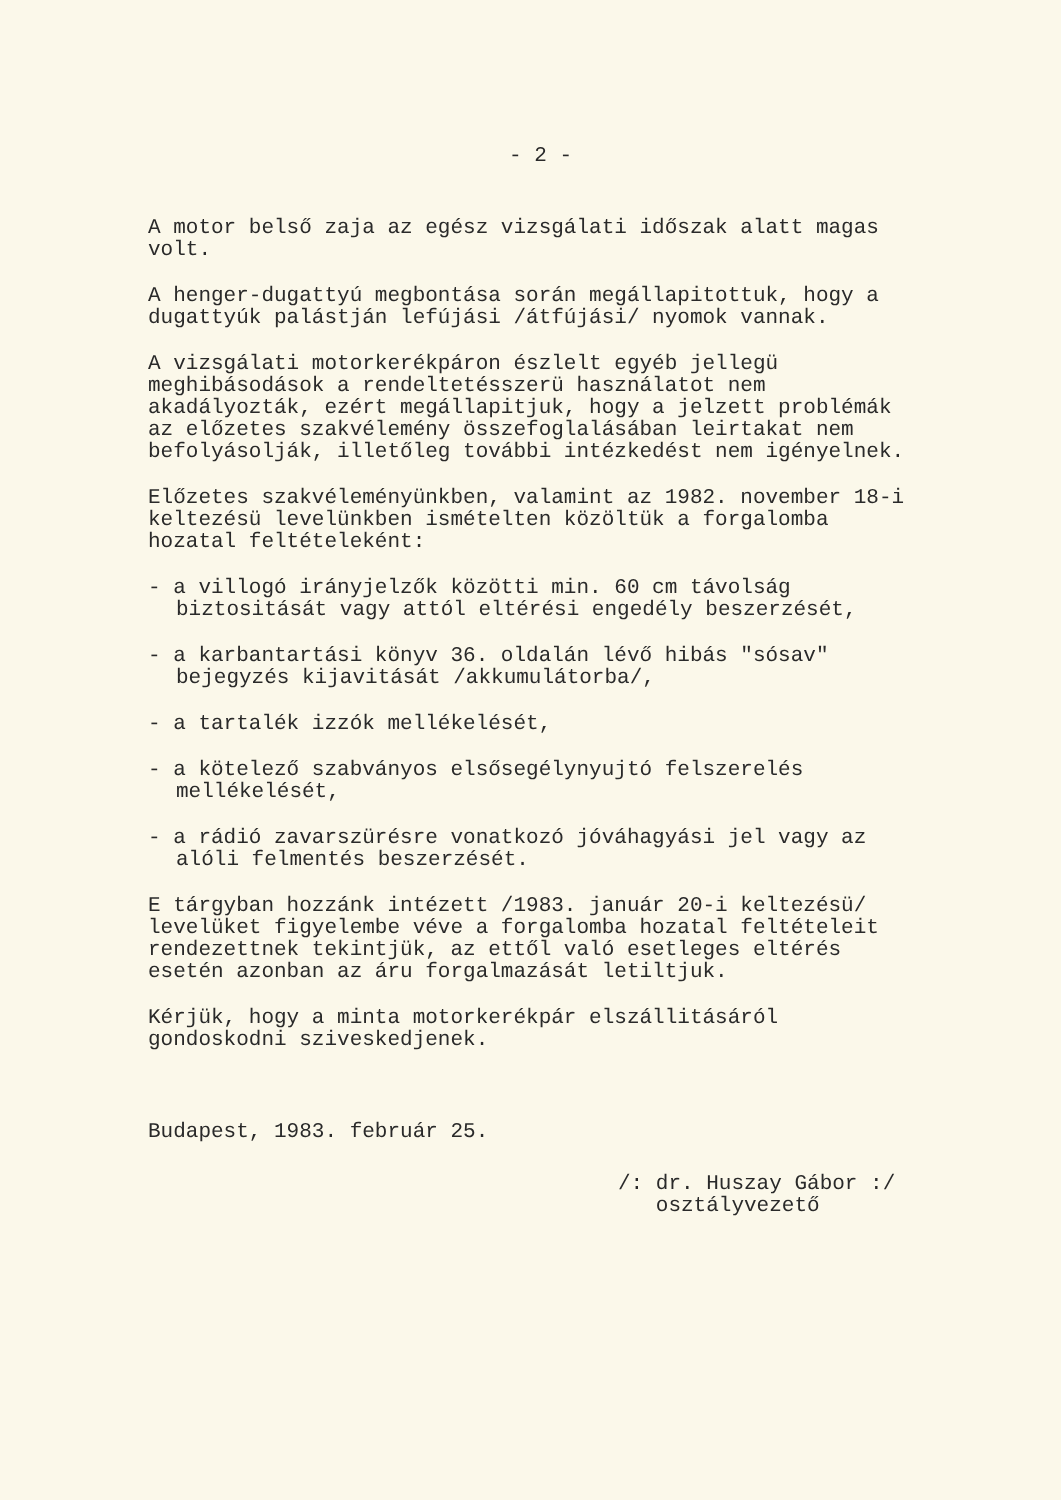- 2 -
A motor belső zaja az egész vizsgálati időszak alatt magas volt.
A henger-dugattyú megbontása során megállapitottuk, hogy a dugattyúk palástján lefújási /átfújási/ nyomok vannak.
A vizsgálati motorkerékpáron észlelt egyéb jellegü meghibásodások a rendeltetésszerü használatot nem akadályozták, ezért megállapitjuk, hogy a jelzett problémák az előzetes szakvélemény összefoglalásában leirtakat nem befolyásolják, illetőleg további intézkedést nem igényelnek.
Előzetes szakvéleményünkben, valamint az 1982. november 18-i keltezésü levelünkben ismételten közöltük a forgalomba hozatal feltételeként:
- a villogó irányjelzők közötti min. 60 cm távolság biztositását vagy attól eltérési engedély beszerzését,
- a karbantartási könyv 36. oldalán lévő hibás "sósav" bejegyzés kijavitását /akkumulátorba/,
- a tartalék izzók mellékelését,
- a kötelező szabványos elsősegélynyujtó felszerelés mellékelését,
- a rádió zavarszürésre vonatkozó jóváhagyási jel vagy az alóli felmentés beszerzését.
E tárgyban hozzánk intézett /1983. január 20-i keltezésü/ levelüket figyelembe véve a forgalomba hozatal feltételeit rendezettnek tekintjük, az ettől való esetleges eltérés esetén azonban az áru forgalmazását letiltjuk.
Kérjük, hogy a minta motorkerékpár elszállitásáról gondoskodni sziveskedjenek.
Budapest, 1983. február 25.
/: dr. Huszay Gábor :/
osztályvezető